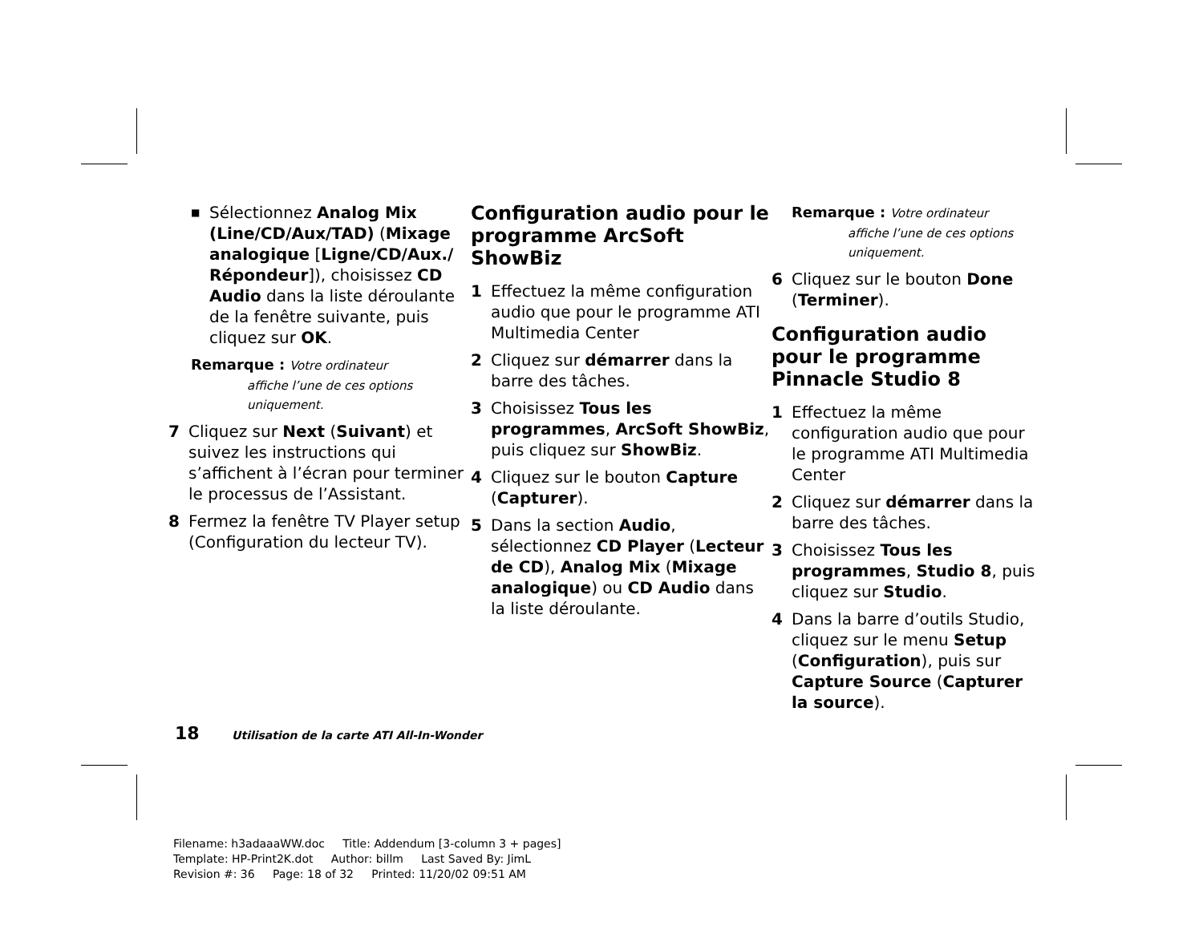■ Sélectionnez Analog Mix (Line/CD/Aux/TAD) (Mixage analogique [Ligne/CD/Aux./ Répondeur]), choisissez CD Audio dans la liste déroulante de la fenêtre suivante, puis cliquez sur OK.
Remarque : Votre ordinateur
affiche l’une de ces options uniquement.
7 Cliquez sur Next (Suivant) et suivez les instructions qui s’affichent à l’écran pour terminer le processus de l’Assistant.
8 Fermez la fenêtre TV Player setup (Configuration du lecteur TV).
Configuration audio pour le programme ArcSoft ShowBiz
1 Effectuez la même configuration audio que pour le programme ATI Multimedia Center
2 Cliquez sur démarrer dans la barre des tâches.
3 Choisissez Tous les programmes, ArcSoft ShowBiz, puis cliquez sur ShowBiz.
4 Cliquez sur le bouton Capture (Capturer).
5 Dans la section Audio, sélectionnez CD Player (Lecteur de CD), Analog Mix (Mixage analogique) ou CD Audio dans la liste déroulante.
Remarque : Votre ordinateur
affiche l’une de ces options uniquement.
6 Cliquez sur le bouton Done (Terminer).
Configuration audio pour le programme Pinnacle Studio 8
1 Effectuez la même configuration audio que pour le programme ATI Multimedia Center
2 Cliquez sur démarrer dans la barre des tâches.
3 Choisissez Tous les programmes, Studio 8, puis cliquez sur Studio.
4 Dans la barre d’outils Studio, cliquez sur le menu Setup (Configuration), puis sur Capture Source (Capturer la source).
18 Utilisation de la carte ATI All-In-Wonder
Filename: h3adaaaWW.doc Title: Addendum [3-column 3 + pages]
Template: HP-Print2K.dot Author: billm Last Saved By: JimL
Revision #: 36 Page: 18 of 32 Printed: 11/20/02 09:51 AM